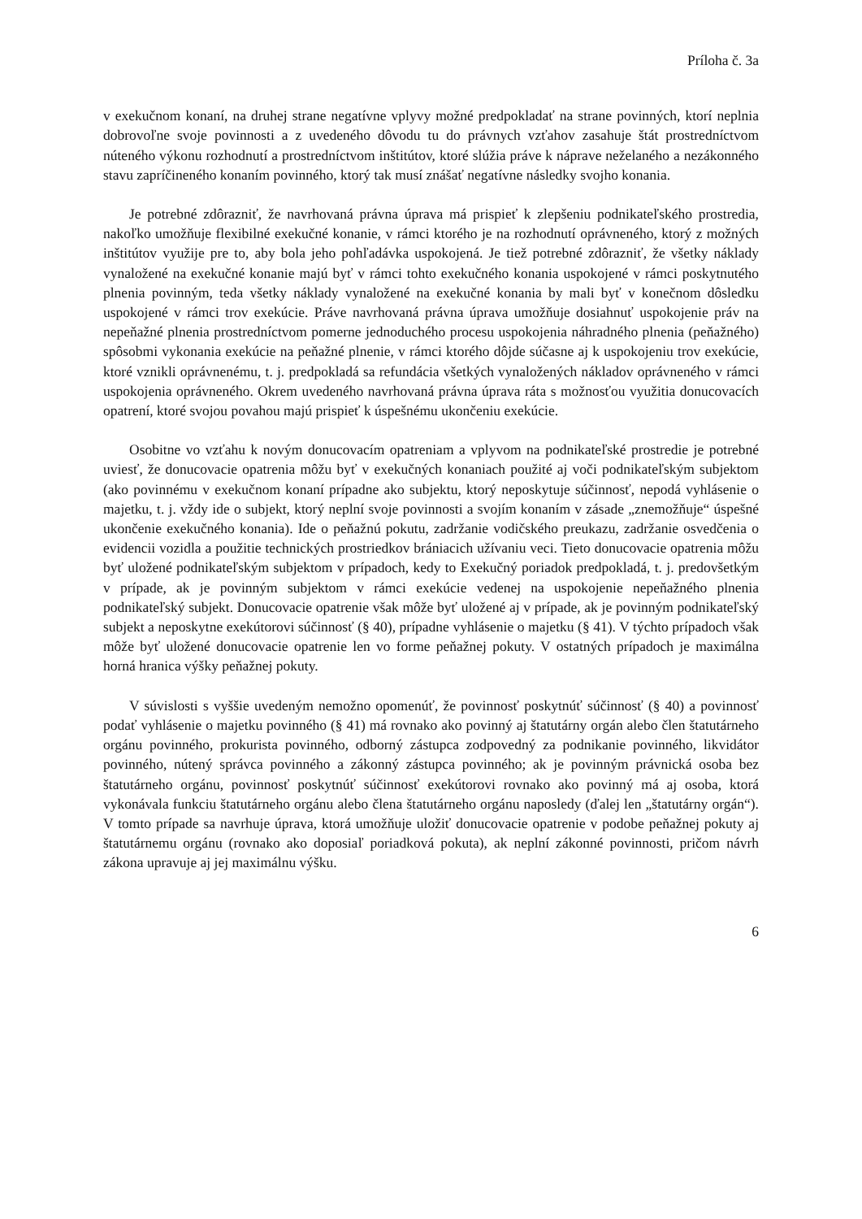Príloha č. 3a
v exekučnom konaní, na druhej strane negatívne vplyvy možné predpokladať na strane povinných, ktorí neplnia dobrovoľne svoje povinnosti a z uvedeného dôvodu tu do právnych vzťahov zasahuje štát prostredníctvom núteného výkonu rozhodnutí a prostredníctvom inštitútov, ktoré slúžia práve k náprave neželaného a nezákonného stavu zapríčineného konaním povinného, ktorý tak musí znášať negatívne následky svojho konania.
Je potrebné zdôrazniť, že navrhovaná právna úprava má prispieť k zlepšeniu podnikateľského prostredia, nakoľko umožňuje flexibilné exekučné konanie, v rámci ktorého je na rozhodnutí oprávneného, ktorý z možných inštitútov využije pre to, aby bola jeho pohľadávka uspokojená. Je tiež potrebné zdôrazniť, že všetky náklady vynaložené na exekučné konanie majú byť v rámci tohto exekučného konania uspokojené v rámci poskytnutého plnenia povinným, teda všetky náklady vynaložené na exekučné konania by mali byť v konečnom dôsledku uspokojené v rámci trov exekúcie. Práve navrhovaná právna úprava umožňuje dosiahnuť uspokojenie práv na nepeňažné plnenia prostredníctvom pomerne jednoduchého procesu uspokojenia náhradného plnenia (peňažného) spôsobmi vykonania exekúcie na peňažné plnenie, v rámci ktorého dôjde súčasne aj k uspokojeniu trov exekúcie, ktoré vznikli oprávnenému, t. j. predpokladá sa refundácia všetkých vynaložených nákladov oprávneného v rámci uspokojenia oprávneného. Okrem uvedeného navrhovaná právna úprava ráta s možnosťou využitia donucovacích opatrení, ktoré svojou povahou majú prispieť k úspešnému ukončeniu exekúcie.
Osobitne vo vzťahu k novým donucovacím opatreniam a vplyvom na podnikateľské prostredie je potrebné uviesť, že donucovacie opatrenia môžu byť v exekučných konaniach použité aj voči podnikateľským subjektom (ako povinnému v exekučnom konaní prípadne ako subjektu, ktorý neposkytuje súčinnosť, nepodá vyhlásenie o majetku, t. j. vždy ide o subjekt, ktorý neplní svoje povinnosti a svojím konaním v zásade „znemožňuje“ úspešné ukončenie exekučného konania). Ide o peňažnú pokutu, zadržanie vodičského preukazu, zadržanie osvedčenia o evidencii vozidla a použitie technických prostriedkov brániacich užívaniu veci. Tieto donucovacie opatrenia môžu byť uložené podnikateľským subjektom v prípadoch, kedy to Exekučný poriadok predpokladá, t. j. predovšetkým v prípade, ak je povinným subjektom v rámci exekúcie vedenej na uspokojenie nepeňažného plnenia podnikateľský subjekt. Donucovacie opatrenie však môže byť uložené aj v prípade, ak je povinným podnikateľský subjekt a neposkytne exekútorovi súčinnosť (§ 40), prípadne vyhlásenie o majetku (§ 41). V týchto prípadoch však môže byť uložené donucovacie opatrenie len vo forme peňažnej pokuty. V ostatných prípadoch je maximálna horná hranica výšky peňažnej pokuty.
V súvislosti s vyššie uvedeným nemožno opomenúť, že povinnosť poskytnúť súčinnosť (§ 40) a povinnosť podať vyhlásenie o majetku povinného (§ 41) má rovnako ako povinný aj štatutárny orgán alebo člen štatutárneho orgánu povinného, prokurista povinného, odborný zástupca zodpovedný za podnikanie povinného, likvidátor povinného, nútený správca povinného a zákonný zástupca povinného; ak je povinným právnická osoba bez štatutárneho orgánu, povinnosť poskytnúť súčinnosť exekútorovi rovnako ako povinný má aj osoba, ktorá vykonávala funkciu štatutárneho orgánu alebo člena štatutárneho orgánu naposledy (ďalej len „štatutárny orgán“). V tomto prípade sa navrhuje úprava, ktorá umožňuje uložiť donucovacie opatrenie v podobe peňažnej pokuty aj štatutárnemu orgánu (rovnako ako doposiaľ poriadková pokuta), ak neplní zákonné povinnosti, pričom návrh zákona upravuje aj jej maximálnu výšku.
6